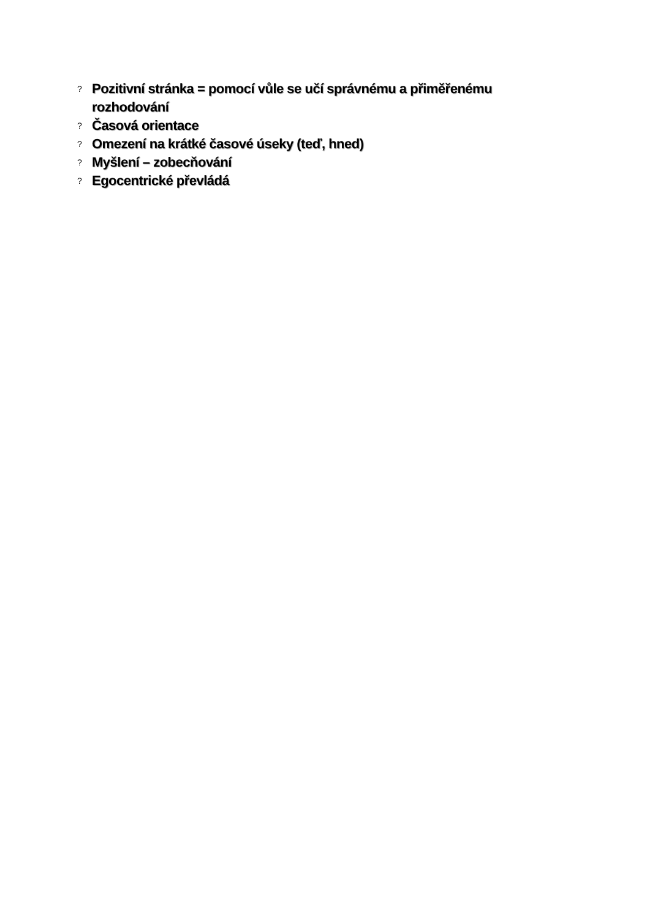? Pozitivní stránka = pomocí vůle se učí správnému a přiměřenému rozhodování
? Časová orientace
? Omezení na krátké časové úseky (teď, hned)
? Myšlení – zobecňování
? Egocentrické převládá